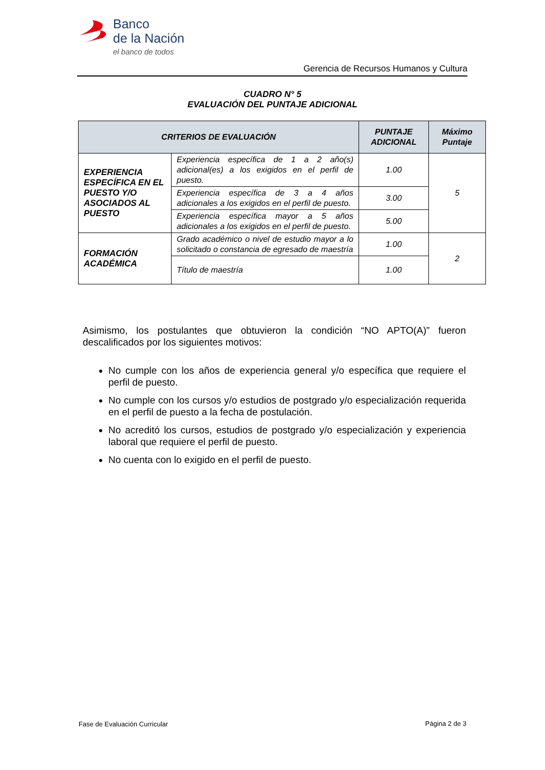Banco
de la Nación
el banco de todos
Gerencia de Recursos Humanos y Cultura
CUADRO N° 5
EVALUACIÓN DEL PUNTAJE ADICIONAL
| CRITERIOS DE EVALUACIÓN | | PUNTAJE ADICIONAL | Máximo Puntaje |
| --- | --- | --- | --- |
| EXPERIENCIA ESPECÍFICA EN EL PUESTO Y/O ASOCIADOS AL PUESTO | Experiencia específica de 1 a 2 año(s) adicional(es) a los exigidos en el perfil de puesto. | 1.00 | 5 |
| | Experiencia específica de 3 a 4 años adicionales a los exigidos en el perfil de puesto. | 3.00 | |
| | Experiencia específica mayor a 5 años adicionales a los exigidos en el perfil de puesto. | 5.00 | |
| FORMACIÓN ACADÉMICA | Grado académico o nivel de estudio mayor a lo solicitado o constancia de egresado de maestría | 1.00 | 2 |
| | Título de maestría | 1.00 | |
Asimismo, los postulantes que obtuvieron la condición “NO APTO(A)” fueron descalificados por los siguientes motivos:
No cumple con los años de experiencia general y/o específica que requiere el perfil de puesto.
No cumple con los cursos y/o estudios de postgrado y/o especialización requerida en el perfil de puesto a la fecha de postulación.
No acreditó los cursos, estudios de postgrado y/o especialización y experiencia laboral que requiere el perfil de puesto.
No cuenta con lo exigido en el perfil de puesto.
Fase de Evaluación Curricular Página 2 de 3